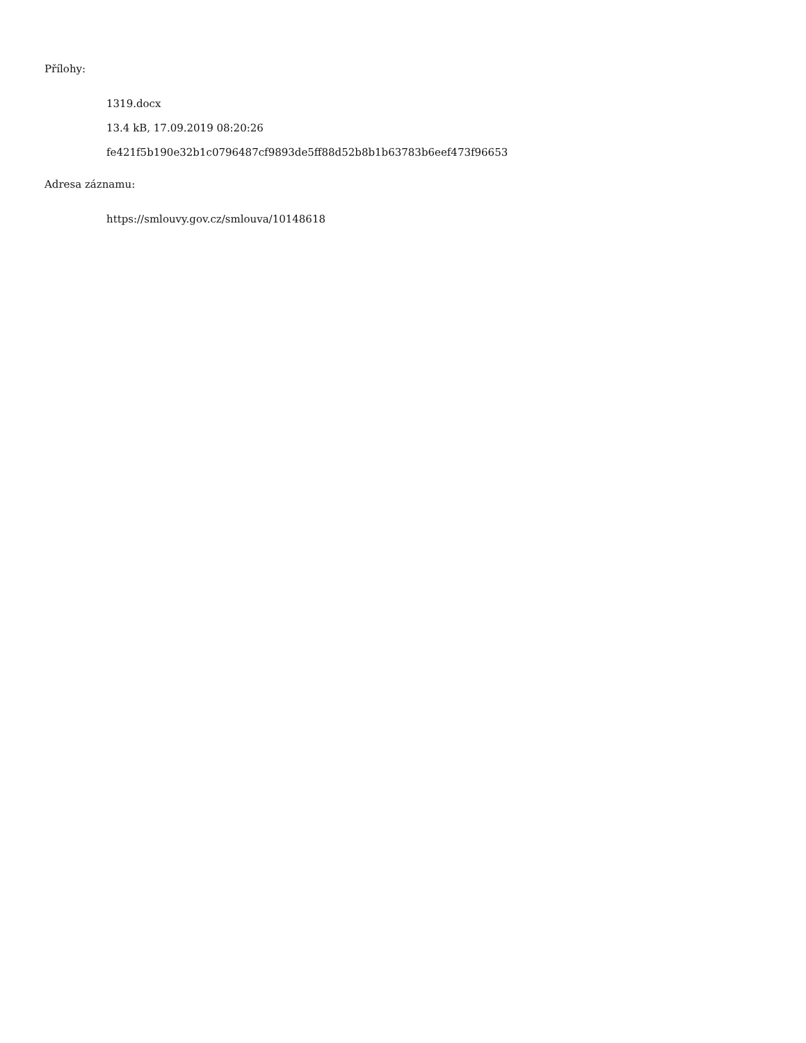Přílohy:
1319.docx
13.4 kB, 17.09.2019 08:20:26
fe421f5b190e32b1c0796487cf9893de5ff88d52b8b1b63783b6eef473f96653
Adresa záznamu:
https://smlouvy.gov.cz/smlouva/10148618